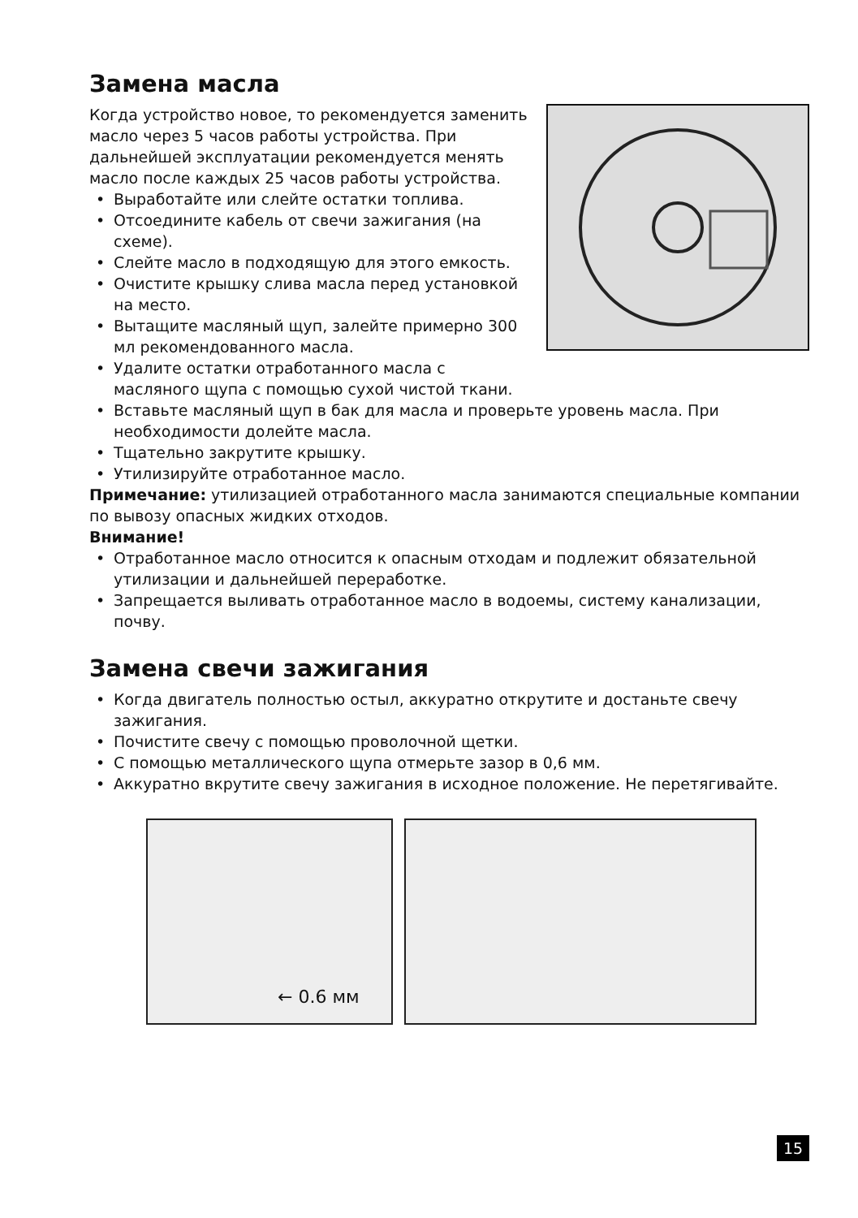Замена масла
Когда устройство новое, то рекомендуется заменить масло через 5 часов работы устройства. При дальнейшей эксплуатации рекомендуется менять масло после каждых 25 часов работы устройства.
• Выработайте или слейте остатки топлива.
• Отсоедините кабель от свечи зажигания (на схеме).
• Слейте масло в подходящую для этого емкость.
• Очистите крышку слива масла перед установкой на место.
• Вытащите масляный щуп, залейте примерно 300 мл рекомендованного масла.
• Удалите остатки отработанного масла с масляного щупа с помощью сухой чистой ткани.
• Вставьте масляный щуп в бак для масла и проверьте уровень масла. При необходимости долейте масла.
• Тщательно закрутите крышку.
• Утилизируйте отработанное масло.
Примечание: утилизацией отработанного масла занимаются специальные компании по вывозу опасных жидких отходов.
Внимание!
• Отработанное масло относится к опасным отходам и подлежит обязательной утилизации и дальнейшей переработке.
• Запрещается выливать отработанное масло в водоемы, систему канализации, почву.
Замена свечи зажигания
• Когда двигатель полностью остыл, аккуратно открутите и достаньте свечу зажигания.
• Почистите свечу с помощью проволочной щетки.
• С помощью металлического щупа отмерьте зазор в 0,6 мм.
• Аккуратно вкрутите свечу зажигания в исходное положение. Не перетягивайте.
← 0.6 мм
15